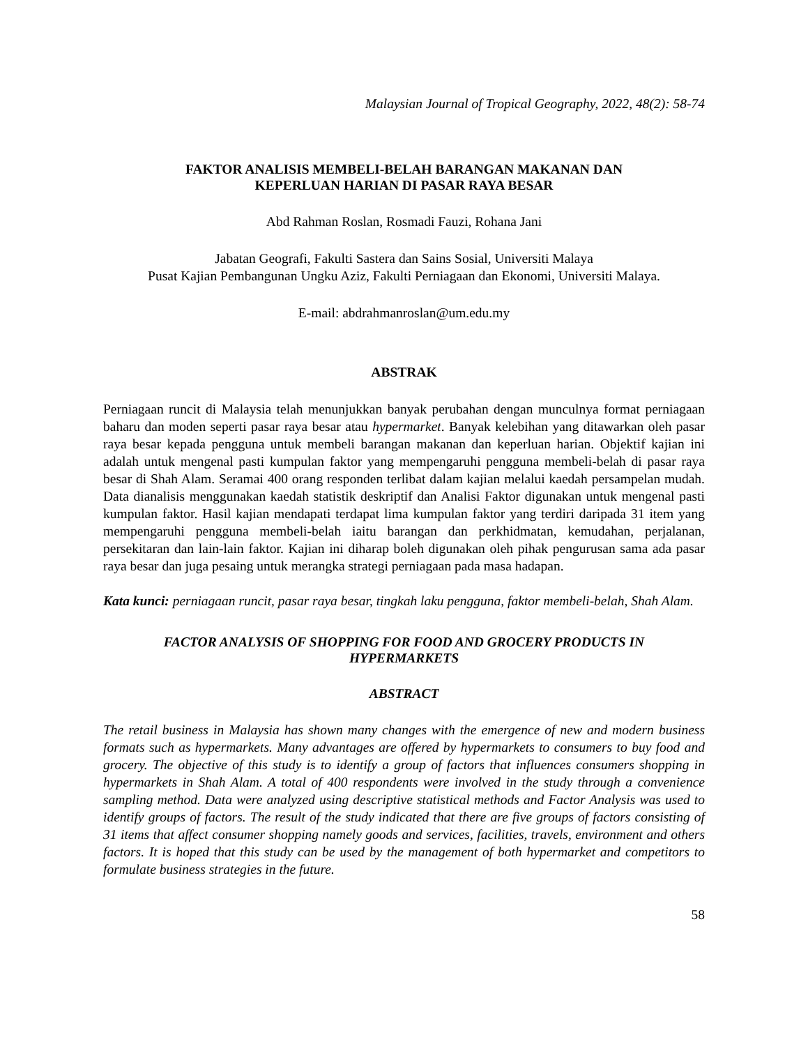Malaysian Journal of Tropical Geography, 2022, 48(2): 58-74
FAKTOR ANALISIS MEMBELI-BELAH BARANGAN MAKANAN DAN
KEPERLUAN HARIAN DI PASAR RAYA BESAR
Abd Rahman Roslan, Rosmadi Fauzi, Rohana Jani
Jabatan Geografi, Fakulti Sastera dan Sains Sosial, Universiti Malaya
Pusat Kajian Pembangunan Ungku Aziz, Fakulti Perniagaan dan Ekonomi, Universiti Malaya.
E-mail: abdrahmanroslan@um.edu.my
ABSTRAK
Perniagaan runcit di Malaysia telah menunjukkan banyak perubahan dengan munculnya format perniagaan baharu dan moden seperti pasar raya besar atau hypermarket. Banyak kelebihan yang ditawarkan oleh pasar raya besar kepada pengguna untuk membeli barangan makanan dan keperluan harian. Objektif kajian ini adalah untuk mengenal pasti kumpulan faktor yang mempengaruhi pengguna membeli-belah di pasar raya besar di Shah Alam. Seramai 400 orang responden terlibat dalam kajian melalui kaedah persampelan mudah. Data dianalisis menggunakan kaedah statistik deskriptif dan Analisi Faktor digunakan untuk mengenal pasti kumpulan faktor. Hasil kajian mendapati terdapat lima kumpulan faktor yang terdiri daripada 31 item yang mempengaruhi pengguna membeli-belah iaitu barangan dan perkhidmatan, kemudahan, perjalanan, persekitaran dan lain-lain faktor. Kajian ini diharap boleh digunakan oleh pihak pengurusan sama ada pasar raya besar dan juga pesaing untuk merangka strategi perniagaan pada masa hadapan.
Kata kunci: perniagaan runcit, pasar raya besar, tingkah laku pengguna, faktor membeli-belah, Shah Alam.
FACTOR ANALYSIS OF SHOPPING FOR FOOD AND GROCERY PRODUCTS IN
HYPERMARKETS
ABSTRACT
The retail business in Malaysia has shown many changes with the emergence of new and modern business formats such as hypermarkets. Many advantages are offered by hypermarkets to consumers to buy food and grocery. The objective of this study is to identify a group of factors that influences consumers shopping in hypermarkets in Shah Alam. A total of 400 respondents were involved in the study through a convenience sampling method. Data were analyzed using descriptive statistical methods and Factor Analysis was used to identify groups of factors. The result of the study indicated that there are five groups of factors consisting of 31 items that affect consumer shopping namely goods and services, facilities, travels, environment and others factors. It is hoped that this study can be used by the management of both hypermarket and competitors to formulate business strategies in the future.
58